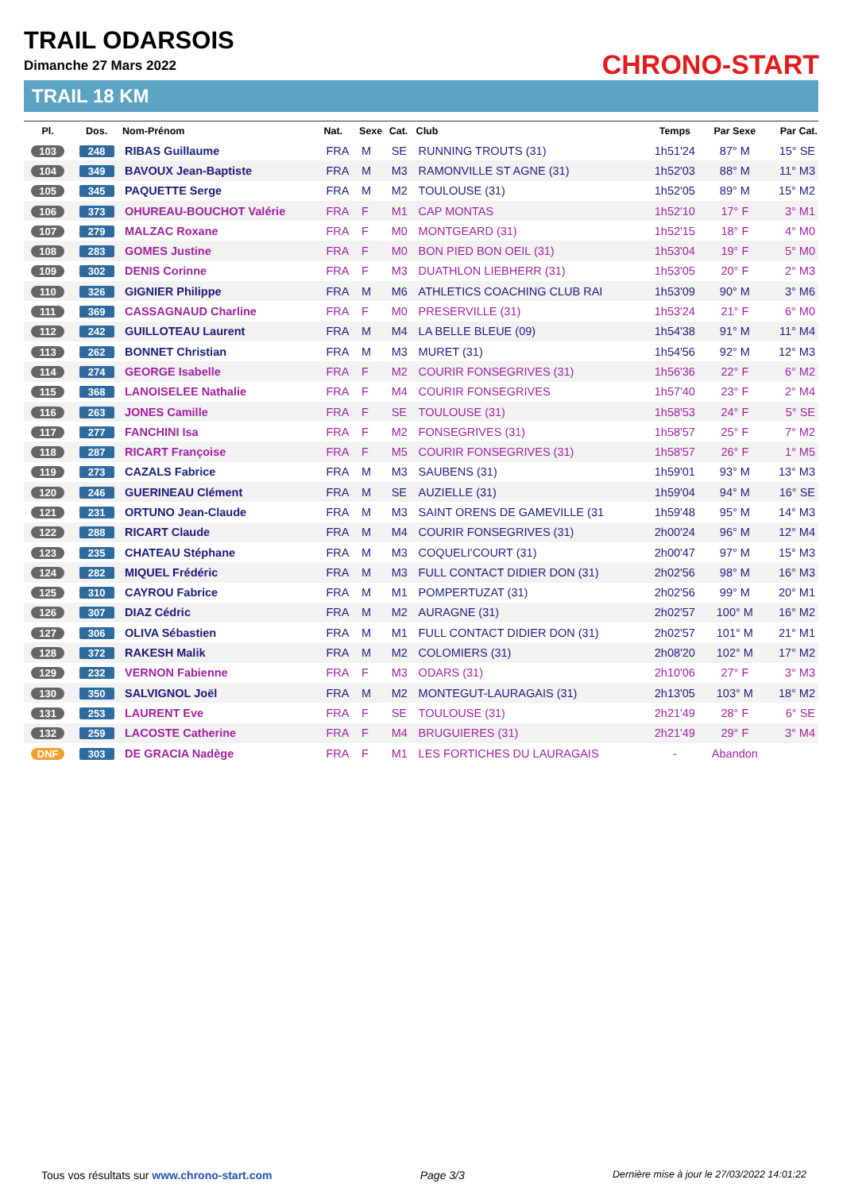TRAIL ODARSOIS
Dimanche 27 Mars 2022
TRAIL 18 KM
CHRONO-START
| Pl. | Dos. | Nom-Prénom | Nat. | Sexe | Cat. | Club | Temps | Par Sexe | Par Cat. |
| --- | --- | --- | --- | --- | --- | --- | --- | --- | --- |
| 103 | 248 | RIBAS Guillaume | FRA | M | SE | RUNNING TROUTS (31) | 1h51'24 | 87° M | 15° SE |
| 104 | 349 | BAVOUX Jean-Baptiste | FRA | M | M3 | RAMONVILLE ST AGNE (31) | 1h52'03 | 88° M | 11° M3 |
| 105 | 345 | PAQUETTE Serge | FRA | M | M2 | TOULOUSE (31) | 1h52'05 | 89° M | 15° M2 |
| 106 | 373 | OHUREAU-BOUCHOT Valérie | FRA | F | M1 | CAP MONTAS | 1h52'10 | 17° F | 3° M1 |
| 107 | 279 | MALZAC Roxane | FRA | F | M0 | MONTGEARD (31) | 1h52'15 | 18° F | 4° M0 |
| 108 | 283 | GOMES Justine | FRA | F | M0 | BON PIED BON OEIL (31) | 1h53'04 | 19° F | 5° M0 |
| 109 | 302 | DENIS Corinne | FRA | F | M3 | DUATHLON LIEBHERR (31) | 1h53'05 | 20° F | 2° M3 |
| 110 | 326 | GIGNIER Philippe | FRA | M | M6 | ATHLETICS COACHING CLUB RAI | 1h53'09 | 90° M | 3° M6 |
| 111 | 369 | CASSAGNAUD Charline | FRA | F | M0 | PRESERVILLE (31) | 1h53'24 | 21° F | 6° M0 |
| 112 | 242 | GUILLOTEAU Laurent | FRA | M | M4 | LA BELLE BLEUE (09) | 1h54'38 | 91° M | 11° M4 |
| 113 | 262 | BONNET Christian | FRA | M | M3 | MURET (31) | 1h54'56 | 92° M | 12° M3 |
| 114 | 274 | GEORGE Isabelle | FRA | F | M2 | COURIR FONSEGRIVES (31) | 1h56'36 | 22° F | 6° M2 |
| 115 | 368 | LANOISELEE Nathalie | FRA | F | M4 | COURIR FONSEGRIVES | 1h57'40 | 23° F | 2° M4 |
| 116 | 263 | JONES Camille | FRA | F | SE | TOULOUSE (31) | 1h58'53 | 24° F | 5° SE |
| 117 | 277 | FANCHINI Isa | FRA | F | M2 | FONSEGRIVES (31) | 1h58'57 | 25° F | 7° M2 |
| 118 | 287 | RICART Françoise | FRA | F | M5 | COURIR FONSEGRIVES (31) | 1h58'57 | 26° F | 1° M5 |
| 119 | 273 | CAZALS Fabrice | FRA | M | M3 | SAUBENS (31) | 1h59'01 | 93° M | 13° M3 |
| 120 | 246 | GUERINEAU Clément | FRA | M | SE | AUZIELLE (31) | 1h59'04 | 94° M | 16° SE |
| 121 | 231 | ORTUNO Jean-Claude | FRA | M | M3 | SAINT ORENS DE GAMEVILLE (31 | 1h59'48 | 95° M | 14° M3 |
| 122 | 288 | RICART Claude | FRA | M | M4 | COURIR FONSEGRIVES (31) | 2h00'24 | 96° M | 12° M4 |
| 123 | 235 | CHATEAU Stéphane | FRA | M | M3 | COQUELI'COURT (31) | 2h00'47 | 97° M | 15° M3 |
| 124 | 282 | MIQUEL Frédéric | FRA | M | M3 | FULL CONTACT DIDIER DON (31) | 2h02'56 | 98° M | 16° M3 |
| 125 | 310 | CAYROU Fabrice | FRA | M | M1 | POMPERTUZAT (31) | 2h02'56 | 99° M | 20° M1 |
| 126 | 307 | DIAZ Cédric | FRA | M | M2 | AURAGNE (31) | 2h02'57 | 100° M | 16° M2 |
| 127 | 306 | OLIVA Sébastien | FRA | M | M1 | FULL CONTACT DIDIER DON (31) | 2h02'57 | 101° M | 21° M1 |
| 128 | 372 | RAKESH Malik | FRA | M | M2 | COLOMIERS (31) | 2h08'20 | 102° M | 17° M2 |
| 129 | 232 | VERNON Fabienne | FRA | F | M3 | ODARS (31) | 2h10'06 | 27° F | 3° M3 |
| 130 | 350 | SALVIGNOL Joël | FRA | M | M2 | MONTEGUT-LAURAGAIS (31) | 2h13'05 | 103° M | 18° M2 |
| 131 | 253 | LAURENT Eve | FRA | F | SE | TOULOUSE (31) | 2h21'49 | 28° F | 6° SE |
| 132 | 259 | LACOSTE Catherine | FRA | F | M4 | BRUGUIERES (31) | 2h21'49 | 29° F | 3° M4 |
| DNF | 303 | DE GRACIA Nadège | FRA | F | M1 | LES FORTICHES DU LAURAGAIS | - | Abandon | |
Tous vos résultats sur www.chrono-start.com Page 3/3 Dernière mise à jour le 27/03/2022 14:01:22